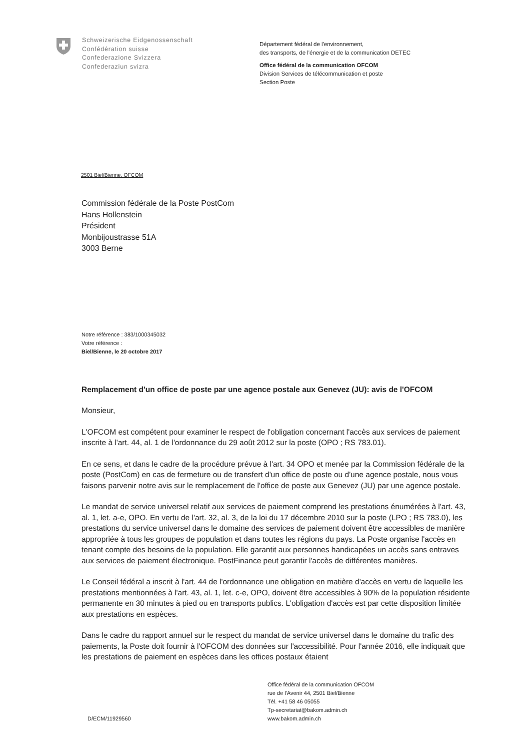Schweizerische Eidgenossenschaft
Confédération suisse
Confederazione Svizzera
Confederaziun svizra
Département fédéral de l'environnement,
des transports, de l'énergie et de la communication DETEC
Office fédéral de la communication OFCOM
Division Services de télécommunication et poste
Section Poste
2501 Biel/Bienne, OFCOM
Commission fédérale de la Poste PostCom
Hans Hollenstein
Président
Monbijoustrasse 51A
3003 Berne
Notre référence : 383/1000345032
Votre référence :
Biel/Bienne, le 20 octobre 2017
Remplacement d'un office de poste par une agence postale aux Genevez (JU): avis de l'OFCOM
Monsieur,
L'OFCOM est compétent pour examiner le respect de l'obligation concernant l'accès aux services de paiement inscrite à l'art. 44, al. 1 de l'ordonnance du 29 août 2012 sur la poste (OPO ; RS 783.01).
En ce sens, et dans le cadre de la procédure prévue à l'art. 34 OPO et menée par la Commission fédérale de la poste (PostCom) en cas de fermeture ou de transfert d'un office de poste ou d'une agence postale, nous vous faisons parvenir notre avis sur le remplacement de l'office de poste aux Genevez (JU) par une agence postale.
Le mandat de service universel relatif aux services de paiement comprend les prestations énumérées à l'art. 43, al. 1, let. a-e, OPO. En vertu de l'art. 32, al. 3, de la loi du 17 décembre 2010 sur la poste (LPO ; RS 783.0), les prestations du service universel dans le domaine des services de paiement doivent être accessibles de manière appropriée à tous les groupes de population et dans toutes les régions du pays. La Poste organise l'accès en tenant compte des besoins de la population. Elle garantit aux personnes handicapées un accès sans entraves aux services de paiement électronique. PostFinance peut garantir l'accès de différentes manières.
Le Conseil fédéral a inscrit à l'art. 44 de l'ordonnance une obligation en matière d'accès en vertu de laquelle les prestations mentionnées à l'art. 43, al. 1, let. c-e, OPO, doivent être accessibles à 90% de la population résidente permanente en 30 minutes à pied ou en transports publics. L'obligation d'accès est par cette disposition limitée aux prestations en espèces.
Dans le cadre du rapport annuel sur le respect du mandat de service universel dans le domaine du trafic des paiements, la Poste doit fournir à l'OFCOM des données sur l'accessibilité. Pour l'année 2016, elle indiquait que les prestations de paiement en espèces dans les offices postaux étaient
D/ECM/11929560
Office fédéral de la communication OFCOM
rue de l'Avenir 44, 2501 Biel/Bienne
Tél. +41 58 46 05055
Tp-secretariat@bakom.admin.ch
www.bakom.admin.ch